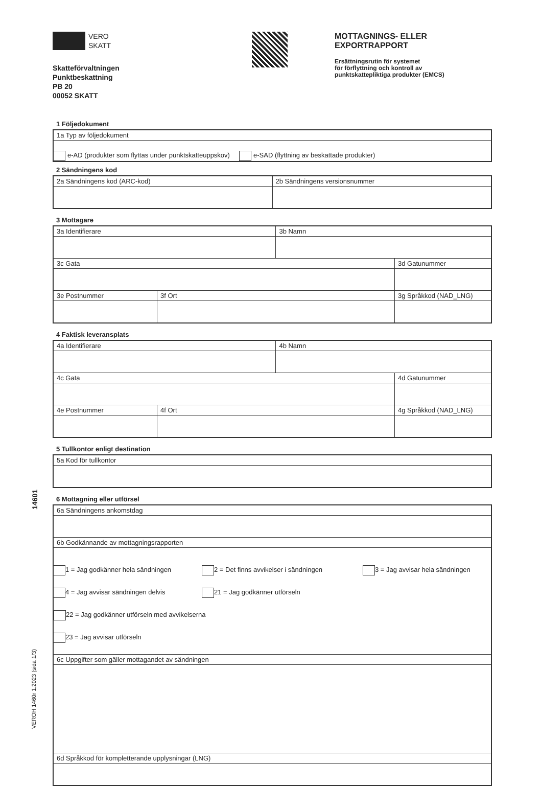14601
VEROH 1460r 1.2023 (sida 1/3)
VERO
SKATT
Skatteförvaltningen
Punktbeskattning
PB 20
00052 SKATT
MOTTAGNINGS- ELLER
EXPORTRAPPORT
Ersättningsrutin för systemet
för förflyttning och kontroll av
punktskattepliktiga produkter (EMCS)
1 Följedokument
| 1a Typ av följedokument |
| e-AD (produkter som flyttas under punktskatteuppskov) e-SAD (flyttning av beskattade produkter) |
2 Sändningens kod
| 2a Sändningens kod (ARC-kod) | 2b Sändningens versionsnummer |
3 Mottagare
| 3a Identifierare | | 3b Namn | |
| 3c Gata | | | 3d Gatunummer |
| 3e Postnummer | 3f Ort | | 3g Språkkod (NAD_LNG) |
4 Faktisk leveransplats
| 4a Identifierare | | 4b Namn | |
| 4c Gata | | | 4d Gatunummer |
| 4e Postnummer | 4f Ort | | 4g Språkkod (NAD_LNG) |
5 Tullkontor enligt destination
| 5a Kod för tullkontor |
6 Mottagning eller utförsel
| 6a Sändningens ankomstdag |
| 6b Godkännande av mottagningsrapporten |
| 1 = Jag godkänner hela sändningen 2 = Det finns avvikelser i sändningen 3 = Jag avvisar hela sändningen 4 = Jag avvisar sändningen delvis 21 = Jag godkänner utförseln 22 = Jag godkänner utförseln med avvikelserna 23 = Jag avvisar utförseln |
| 6c Uppgifter som gäller mottagandet av sändningen |
| 6d Språkkod för kompletterande upplysningar (LNG) |